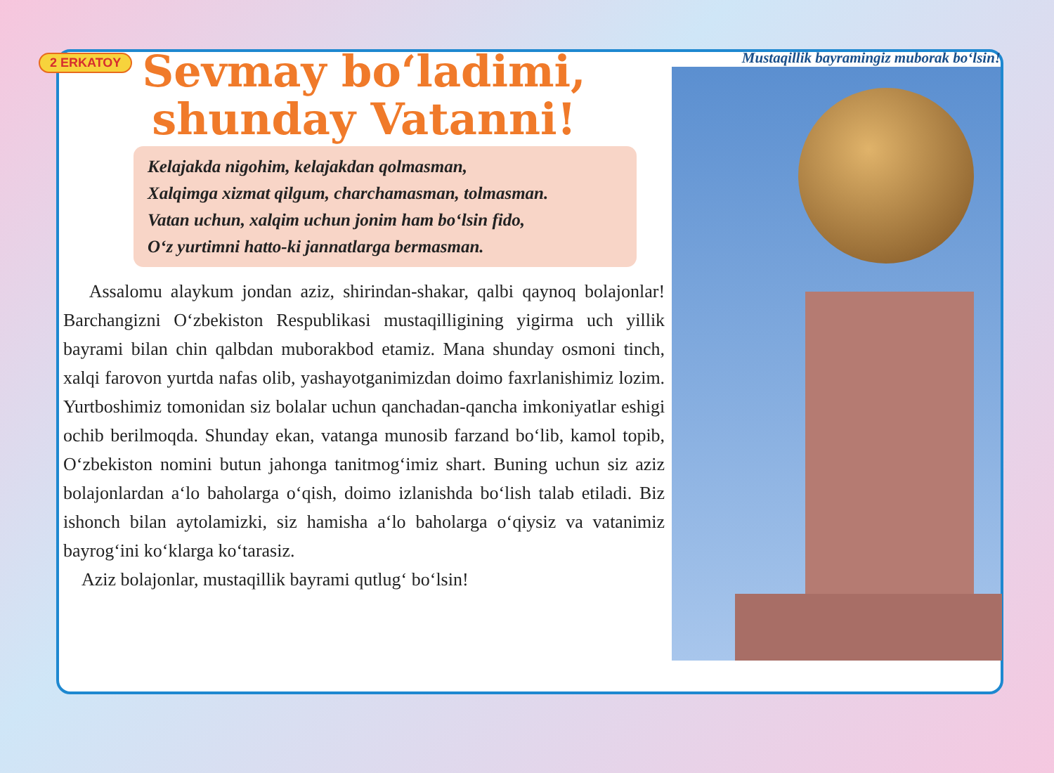2 ERKATOY
Sevmay bo‘ladimi,
shunday Vatanni!
Kelajakda nigohim, kelajakdan qolmasman,
Xalqimga xizmat qilgum, charchamasman, tolmasman.
Vatan uchun, xalqim uchun jonim ham bo‘lsin fido,
O‘z yurtimni hatto-ki jannatlarga bermasman.
Assalomu alaykum jondan aziz, shirindan-shakar, qalbi qaynoq bolajonlar! Barchangizni O‘zbekiston Respublikasi mustaqilligining yigirma uch yillik bayrami bilan chin qalbdan muborakbod etamiz. Mana shunday osmoni tinch, xalqi farovon yurtda nafas olib, yashayotganimizdan doimo faxrlanishimiz lozim. Yurtboshimiz tomonidan siz bolalar uchun qanchadan-qancha imkoniyatlar eshigi ochib berilmoqda. Shunday ekan, vatanga munosib farzand bo‘lib, kamol topib, O‘zbekiston nomini butun jahonga tanitmog‘imiz shart. Buning uchun siz aziz bolajonlardan a‘lo baholarga o‘qish, doimo izlanishda bo‘lish talab etiladi. Biz ishonch bilan aytolamizki, siz hamisha a‘lo baholarga o‘qiysiz va vatanimiz bayrog‘ini ko‘klarga ko‘tarasiz.
Aziz bolajonlar, mustaqillik bayrami qutlug‘ bo‘lsin!
Mustaqillik bayramingiz muborak bo‘lsin!